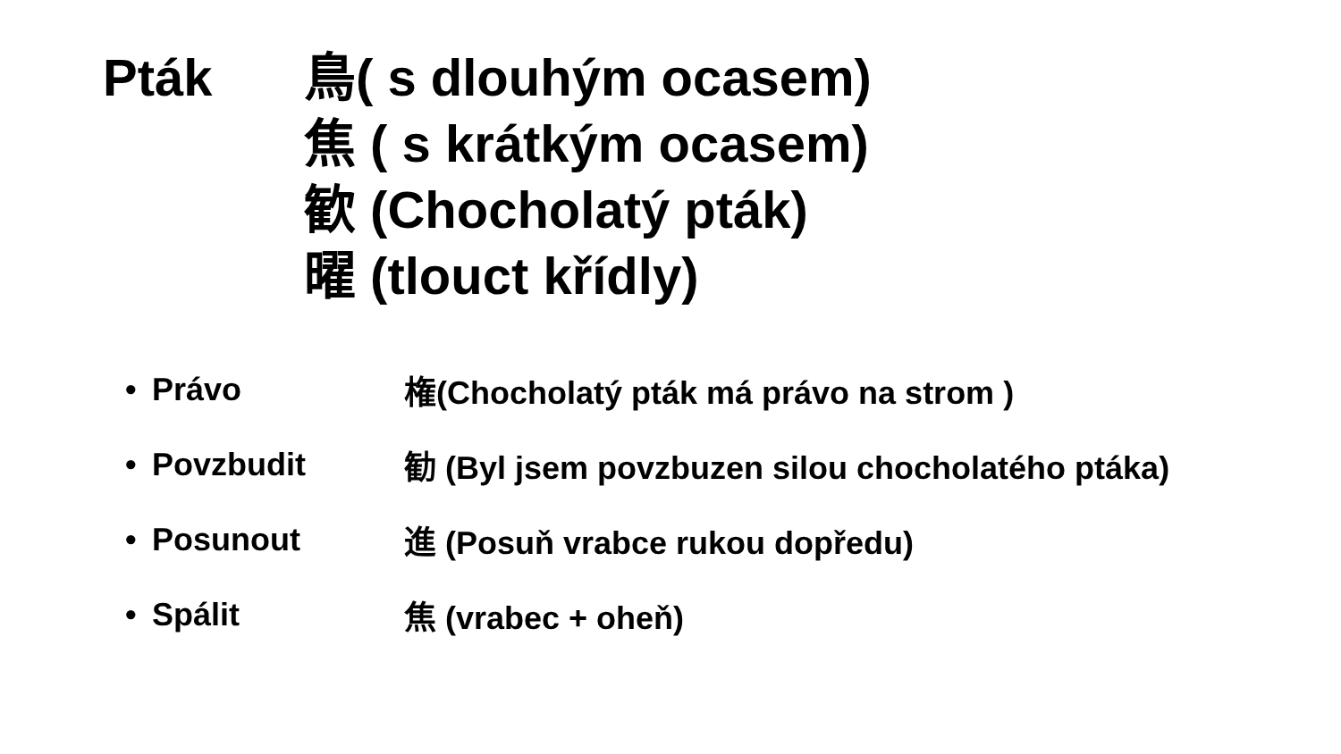Pták 鳥( s dlouhým ocasem)
焦 ( s krátkým ocasem)
歓 (Chocholatý pták)
曜 (tlouct křídly)
• Právo 権(Chocholatý pták má právo na strom )
• Povzbudit 勧 (Byl jsem povzbuzen silou chocholatého ptáka)
• Posunout 進 (Posuň vrabce rukou dopředu)
• Spálit 焦 (vrabec + oheň)